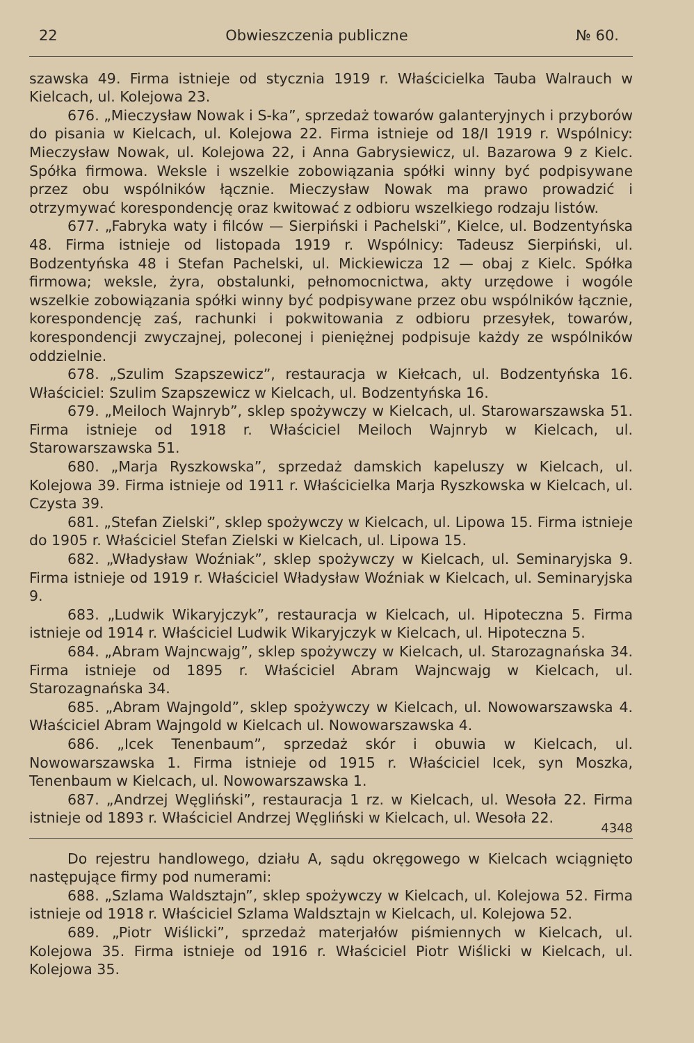22 Obwieszczenia publiczne № 60.
szawska 49. Firma istnieje od stycznia 1919 r. Właścicielka Tauba Walrauch w Kielcach, ul. Kolejowa 23.
676. „Mieczysław Nowak i S-ka”, sprzedaż towarów galanteryjnych i przyborów do pisania w Kielcach, ul. Kolejowa 22. Firma istnieje od 18/I 1919 r. Wspólnicy: Mieczysław Nowak, ul. Kolejowa 22, i Anna Gabrysiewicz, ul. Bazarowa 9 z Kielc. Spółka firmowa. Weksle i wszelkie zobowiązania spółki winny być podpisywane przez obu wspólników łącznie. Mieczysław Nowak ma prawo prowadzić i otrzymywać korespondencję oraz kwitować z odbioru wszelkiego rodzaju listów.
677. „Fabryka waty i filców — Sierpiński i Pachelski”, Kielce, ul. Bodzentyńska 48. Firma istnieje od listopada 1919 r. Wspólnicy: Tadeusz Sierpiński, ul. Bodzentyńska 48 i Stefan Pachelski, ul. Mickiewicza 12 — obaj z Kielc. Spółka firmowa; weksle, żyra, obstalunki, pełnomocnictwa, akty urzędowe i wogóle wszelkie zobowiązania spółki winny być podpisywane przez obu wspólników łącznie, korespondencję zaś, rachunki i pokwitowania z odbioru przesyłek, towarów, korespondencji zwyczajnej, poleconej i pieniężnej podpisuje każdy ze wspólników oddzielnie.
678. „Szulim Szapszewicz”, restauracja w Kiełcach, ul. Bodzentyńska 16. Właściciel: Szulim Szapszewicz w Kielcach, ul. Bodzentyńska 16.
679. „Meiloch Wajnryb”, sklep spożywczy w Kielcach, ul. Starowarszawska 51. Firma istnieje od 1918 r. Właściciel Meiloch Wajnryb w Kielcach, ul. Starowarszawska 51.
680. „Marja Ryszkowska”, sprzedaż damskich kapeluszy w Kielcach, ul. Kolejowa 39. Firma istnieje od 1911 r. Właścicielka Marja Ryszkowska w Kielcach, ul. Czysta 39.
681. „Stefan Zielski”, sklep spożywczy w Kielcach, ul. Lipowa 15. Firma istnieje do 1905 r. Właściciel Stefan Zielski w Kielcach, ul. Lipowa 15.
682. „Władysław Woźniak”, sklep spożywczy w Kielcach, ul. Seminaryjska 9. Firma istnieje od 1919 r. Właściciel Władysław Woźniak w Kielcach, ul. Seminaryjska 9.
683. „Ludwik Wikaryjczyk”, restauracja w Kielcach, ul. Hipoteczna 5. Firma istnieje od 1914 r. Właściciel Ludwik Wikaryjczyk w Kielcach, ul. Hipoteczna 5.
684. „Abram Wajncwajg”, sklep spożywczy w Kielcach, ul. Starozagnańska 34. Firma istnieje od 1895 r. Właściciel Abram Wajncwajg w Kielcach, ul. Starozagnańska 34.
685. „Abram Wajngold”, sklep spożywczy w Kielcach, ul. Nowowarszawska 4. Właściciel Abram Wajngold w Kielcach ul. Nowowarszawska 4.
686. „Icek Tenenbaum”, sprzedaż skór i obuwia w Kielcach, ul. Nowowarszawska 1. Firma istnieje od 1915 r. Właściciel Icek, syn Moszka, Tenenbaum w Kielcach, ul. Nowowarszawska 1.
687. „Andrzej Węgliński”, restauracja 1 rz. w Kielcach, ul. Wesoła 22. Firma istnieje od 1893 r. Właściciel Andrzej Węgliński w Kielcach, ul. Wesoła 22.
4348
Do rejestru handlowego, działu A, sądu okręgowego w Kielcach wciągnięto następujące firmy pod numerami:
688. „Szlama Waldsztajn”, sklep spożywczy w Kielcach, ul. Kolejowa 52. Firma istnieje od 1918 r. Właściciel Szlama Waldsztajn w Kielcach, ul. Kolejowa 52.
689. „Piotr Wiślicki”, sprzedaż materjałów piśmiennych w Kielcach, ul. Kolejowa 35. Firma istnieje od 1916 r. Właściciel Piotr Wiślicki w Kielcach, ul. Kolejowa 35.